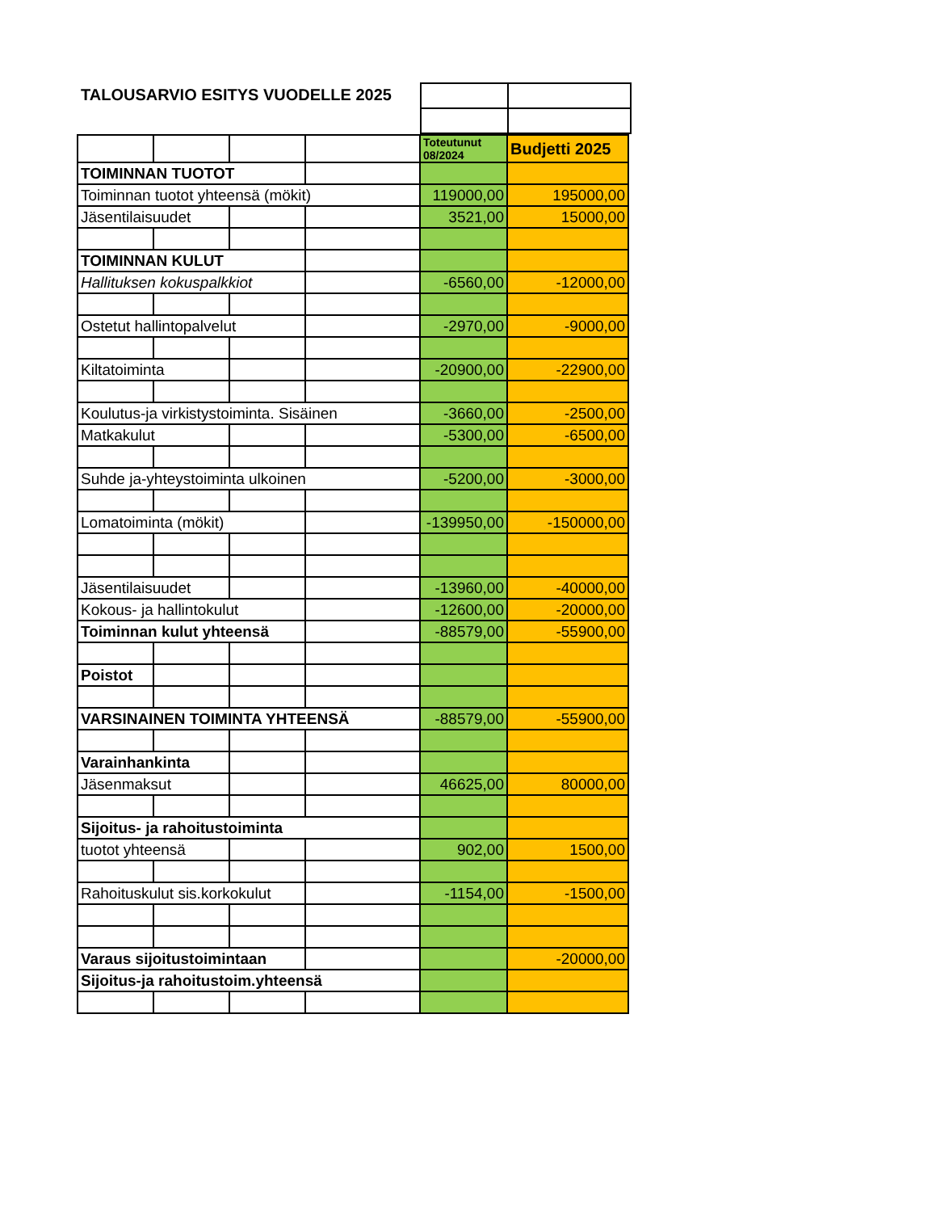TALOUSARVIO ESITYS VUODELLE 2025
| | | | | Toteutunut 08/2024 | Budjetti 2025 |
| TOIMINNAN TUOTOT | | | | | |
| Toiminnan tuotot yhteensä (mökit) | | | | 119000,00 | 195000,00 |
| Jäsentilaisuudet | | | | 3521,00 | 15000,00 |
| TOIMINNAN KULUT | | | | | |
| Hallituksen kokuspalkkiot | | | | -6560,00 | -12000,00 |
| Ostetut hallintopalvelut | | | | -2970,00 | -9000,00 |
| Kiltatoiminta | | | | -20900,00 | -22900,00 |
| Koulutus-ja virkistystoiminta. Sisäinen | | | | -3660,00 | -2500,00 |
| Matkakulut | | | | -5300,00 | -6500,00 |
| Suhde ja-yhteystoiminta ulkoinen | | | | -5200,00 | -3000,00 |
| Lomatoiminta (mökit) | | | | -139950,00 | -150000,00 |
| Jäsentilaisuudet | | | | -13960,00 | -40000,00 |
| Kokous- ja hallintokulut | | | | -12600,00 | -20000,00 |
| Toiminnan kulut yhteensä | | | | -88579,00 | -55900,00 |
| Poistot | | | | | |
| VARSINAINEN TOIMINTA YHTEENSÄ | | | | -88579,00 | -55900,00 |
| Varainhankinta | | | | | |
| Jäsenmaksut | | | | 46625,00 | 80000,00 |
| Sijoitus- ja rahoitustoiminta | | | | | |
| tuotot yhteensä | | | | 902,00 | 1500,00 |
| Rahoituskulut sis.korkokulut | | | | -1154,00 | -1500,00 |
| Varaus sijoitustoimintaan | | | | | -20000,00 |
| Sijoitus-ja rahoitustoim.yhteensä | | | | | |